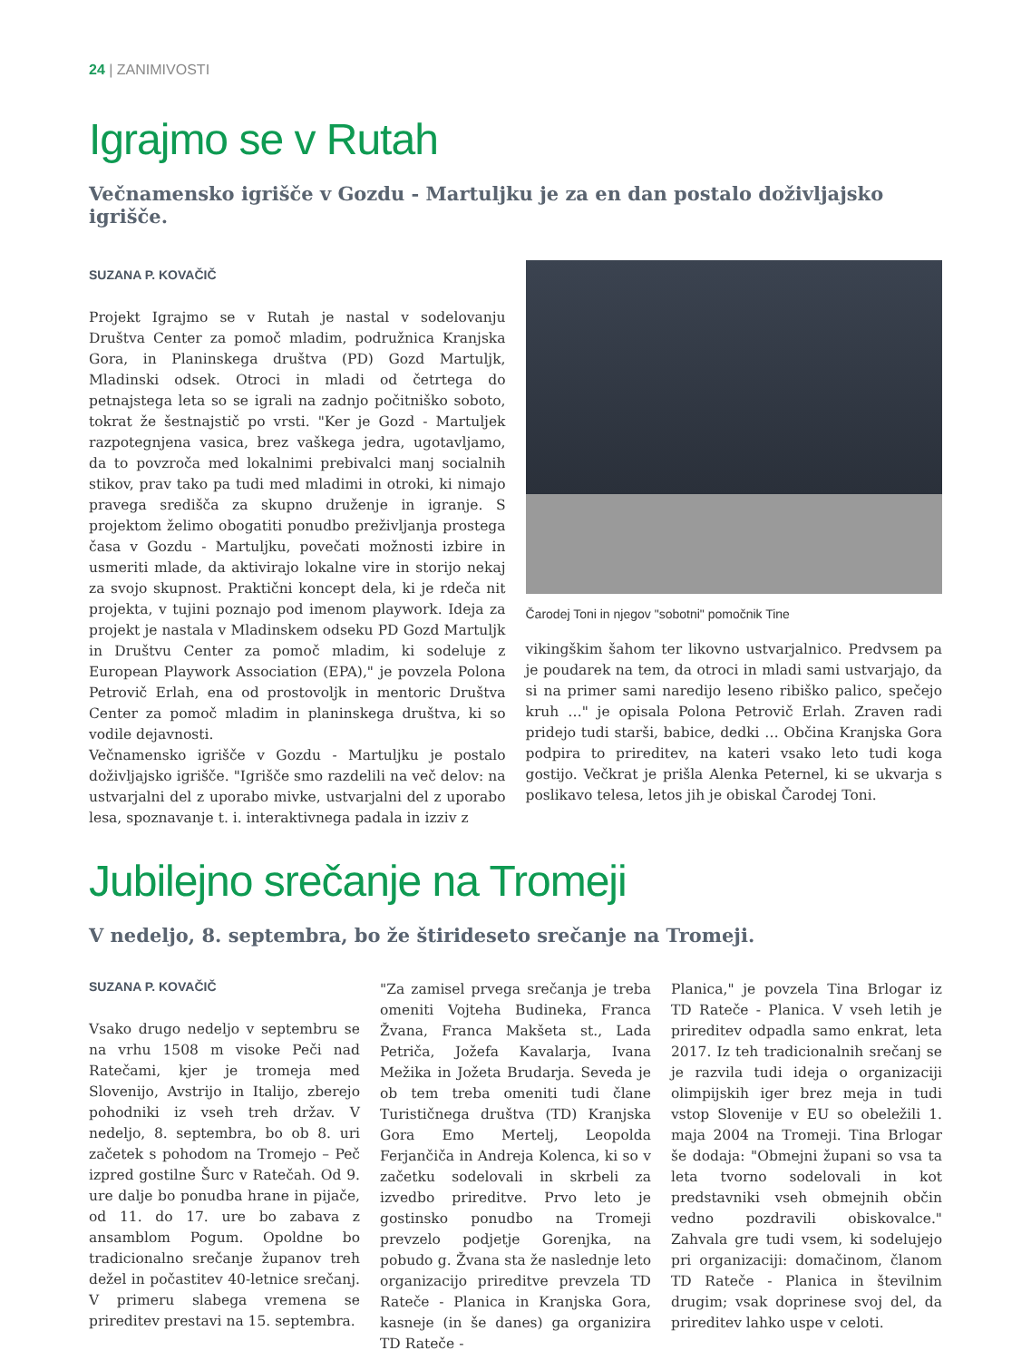24 | ZANIMIVOSTI
Igrajmo se v Rutah
Večnamensko igrišče v Gozdu - Martuljku je za en dan postalo doživljajsko igrišče.
SUZANA P. KOVAČIČ
Projekt Igrajmo se v Rutah je nastal v sodelovanju Društva Center za pomoč mladim, podružnica Kranjska Gora, in Planinskega društva (PD) Gozd Martuljk, Mladinski odsek. Otroci in mladi od četrtega do petnajstega leta so se igrali na zadnjo počitniško soboto, tokrat že šestnajstič po vrsti. "Ker je Gozd - Martuljek razpotegnjena vasica, brez vaškega jedra, ugotavljamo, da to povzroča med lokalnimi prebivalci manj socialnih stikov, prav tako pa tudi med mladimi in otroki, ki nimajo pravega središča za skupno druženje in igranje. S projektom želimo obogatiti ponudbo preživljanja prostega časa v Gozdu - Martuljku, povečati možnosti izbire in usmeriti mlade, da aktivirajo lokalne vire in storijo nekaj za svojo skupnost. Praktični koncept dela, ki je rdeča nit projekta, v tujini poznajo pod imenom playwork. Ideja za projekt je nastala v Mladinskem odseku PD Gozd Martuljk in Društvu Center za pomoč mladim, ki sodeluje z European Playwork Association (EPA)," je povzela Polona Petrovič Erlah, ena od prostovoljk in mentoric Društva Center za pomoč mladim in planinskega društva, ki so vodile dejavnosti.
Večnamensko igrišče v Gozdu - Martuljku je postalo doživljajsko igrišče. "Igrišče smo razdelili na več delov: na ustvarjalni del z uporabo mivke, ustvarjalni del z uporabo lesa, spoznavanje t. i. interaktivnega padala in izziv z
Čarodej Toni in njegov "sobotni" pomočnik Tine
vikingškim šahom ter likovno ustvarjalnico. Predvsem pa je poudarek na tem, da otroci in mladi sami ustvarjajo, da si na primer sami naredijo leseno ribiško palico, spečejo kruh …" je opisala Polona Petrovič Erlah. Zraven radi pridejo tudi starši, babice, dedki … Občina Kranjska Gora podpira to prireditev, na kateri vsako leto tudi koga gostijo. Večkrat je prišla Alenka Peternel, ki se ukvarja s poslikavo telesa, letos jih je obiskal Čarodej Toni.
Jubilejno srečanje na Tromeji
V nedeljo, 8. septembra, bo že štirideseto srečanje na Tromeji.
SUZANA P. KOVAČIČ
Vsako drugo nedeljo v septembru se na vrhu 1508 m visoke Peči nad Ratečami, kjer je tromeja med Slovenijo, Avstrijo in Italijo, zberejo pohodniki iz vseh treh držav. V nedeljo, 8. septembra, bo ob 8. uri začetek s pohodom na Tromejo – Peč izpred gostilne Šurc v Ratečah. Od 9. ure dalje bo ponudba hrane in pijače, od 11. do 17. ure bo zabava z ansamblom Pogum. Opoldne bo tradicionalno srečanje županov treh dežel in počastitev 40-letnice srečanj. V primeru slabega vremena se prireditev prestavi na 15. septembra.
"Za zamisel prvega srečanja je treba omeniti Vojteha Budineka, Franca Žvana, Franca Makšeta st., Lada Petriča, Jožefa Kavalarja, Ivana Mežika in Jožeta Brudarja. Seveda je ob tem treba omeniti tudi člane Turističnega društva (TD) Kranjska Gora Emo Mertelj, Leopolda Ferjančiča in Andreja Kolenca, ki so v začetku sodelovali in skrbeli za izvedbo prireditve. Prvo leto je gostinsko ponudbo na Tromeji prevzelo podjetje Gorenjka, na pobudo g. Žvana sta že naslednje leto organizacijo prireditve prevzela TD Rateče - Planica in Kranjska Gora, kasneje (in še danes) ga organizira TD Rateče -
Planica," je povzela Tina Brlogar iz TD Rateče - Planica. V vseh letih je prireditev odpadla samo enkrat, leta 2017. Iz teh tradicionalnih srečanj se je razvila tudi ideja o organizaciji olimpijskih iger brez meja in tudi vstop Slovenije v EU so obeležili 1. maja 2004 na Tromeji. Tina Brlogar še dodaja: "Obmejni župani so vsa ta leta tvorno sodelovali in kot predstavniki vseh obmejnih občin vedno pozdravili obiskovalce." Zahvala gre tudi vsem, ki sodelujejo pri organizaciji: domačinom, članom TD Rateče - Planica in številnim drugim; vsak doprinese svoj del, da prireditev lahko uspe v celoti.